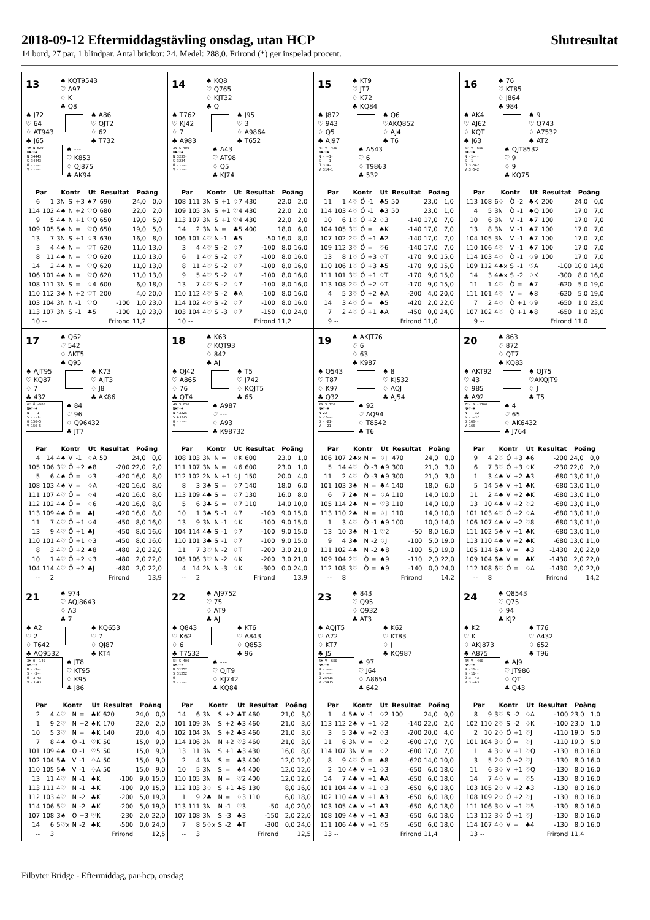2018-09-12 Eftermiddagstävling onsdag, utan HCP Slutresultat
14 bord, 27 par, 1 blindpar. Antal brickor: 24. Medel: 288,0. Frirond (*) ger inspelad procent.
13
♠ KQT9543
♡ A97
♢ K
♣ Q8
♠ J72
♡ 64
♢ AT943
♣ J65
♠ A86
♡ QJT2
♢ 62
♣ T732
4♠ N 620
N♠♡♢♣
N 34443
S 34443
Ö -----
V -----
♠ ---
♡ K853
♢ QJ875
♣ AK94
| Par | | Kontr | | | Ut | Resultat | Poäng | |
| --- | --- | --- | --- | --- | --- | --- | --- | --- |
| 6 | 1 | 3N | S | +3 | ♠7 | 690 | 24,0 | 0,0 |
| 114 | 102 | 4♠ | N | +2 | ♡Q | 680 | 22,0 | 2,0 |
| 9 | 5 | 4♠ | N | +1 | ♡Q | 650 | 19,0 | 5,0 |
| 109 | 105 | 5♠ | N | = | ♡Q | 650 | 19,0 | 5,0 |
| 13 | 7 | 3N | S | +1 | ♢3 | 630 | 16,0 | 8,0 |
| 3 | 4 | 4♠ | N | = | ♡T | 620 | 11,0 | 13,0 |
| 8 | 11 | 4♠ | N | = | ♡Q | 620 | 11,0 | 13,0 |
| 14 | 2 | 4♠ | N | = | ♡Q | 620 | 11,0 | 13,0 |
| 106 | 101 | 4♠ | N | = | ♡Q | 620 | 11,0 | 13,0 |
| 108 | 111 | 3N | S | = | ♢4 | 600 | 6,0 | 18,0 |
| 110 | 112 | 3♠ | N | +2 | ♡T | 200 | 4,0 | 20,0 |
| 103 | 104 | 3N | N | -1 | ♡Q | -100 | 1,0 | 23,0 |
| 113 | 107 | 3N | S | -1 | ♣5 | -100 | 1,0 | 23,0 |
| 10 | -- | | | | | Frirond | 11,2 | |
14
♠ KQ8
♡ Q765
♢ KJT32
♣ Q
♠ T762
♡ KJ42
♢ 7
♣ A983
♠ J95
♡ 3
♢ A9864
♣ T652
3N S 400
N♠♡♢♣
N 3233-
S 3234-
Ö -----
V -----
♠ A43
♡ AT98
♢ Q5
♣ KJ74
| Par | | Kontr | | | Ut | Resultat | Poäng | |
| --- | --- | --- | --- | --- | --- | --- | --- | --- |
| 108 | 111 | 3N | S | +1 | ♢7 | 430 | 22,0 | 2,0 |
| 109 | 105 | 3N | S | +1 | ♡4 | 430 | 22,0 | 2,0 |
| 113 | 107 | 3N | S | +1 | ♡4 | 430 | 22,0 | 2,0 |
| 14 | 2 | 3N | N | = | ♣5 | 400 | 18,0 | 6,0 |
| 106 | 101 | 4♡ | N | -1 | ♣5 | -50 | 16,0 | 8,0 |
| 3 | 4 | 4♡ | S | -2 | ♢7 | -100 | 8,0 | 16,0 |
| 6 | 1 | 4♡ | S | -2 | ♢7 | -100 | 8,0 | 16,0 |
| 8 | 11 | 4♡ | S | -2 | ♢7 | -100 | 8,0 | 16,0 |
| 9 | 5 | 4♡ | S | -2 | ♢7 | -100 | 8,0 | 16,0 |
| 13 | 7 | 4♡ | S | -2 | ♢7 | -100 | 8,0 | 16,0 |
| 110 | 112 | 4♡ | S | -2 | ♣A | -100 | 8,0 | 16,0 |
| 114 | 102 | 4♡ | S | -2 | ♢7 | -100 | 8,0 | 16,0 |
| 103 | 104 | 4♡ | S | -3 | ♢7 | -150 | 0,0 | 24,0 |
| 10 | -- | | | | | Frirond | 11,2 | |
15
♠ KT9
♡ JT7
♢ K72
♣ KQ84
♠ J872
♡ 943
♢ Q5
♣ AJ97
♠ Q6
♡AKQ852
♢ AJ4
♣ T6
4♡ V -420
N♠♡♢♣
N ---1-
S ---1-
Ö 314-1
V 314-1
♠ A543
♡ 6
♢ T9863
♣ 532
| Par | | Kontr | | | Ut | Resultat | Poäng | |
| --- | --- | --- | --- | --- | --- | --- | --- | --- |
| 11 | 1 | 4♡ | Ö | -1 | ♣5 | 50 | 23,0 | 1,0 |
| 114 | 103 | 4♡ | Ö | -1 | ♣3 | 50 | 23,0 | 1,0 |
| 10 | 6 | 1♡ | Ö | +2 | ♢3 | -140 | 17,0 | 7,0 |
| 104 | 105 | 3♡ | Ö | = | ♠K | -140 | 17,0 | 7,0 |
| 107 | 102 | 2♡ | Ö | +1 | ♣2 | -140 | 17,0 | 7,0 |
| 109 | 112 | 3♡ | Ö | = | ♡6 | -140 | 17,0 | 7,0 |
| 13 | 8 | 1♡ | Ö | +3 | ♢T | -170 | 9,0 | 15,0 |
| 110 | 106 | 1♡ | Ö | +3 | ♣5 | -170 | 9,0 | 15,0 |
| 111 | 101 | 3♡ | Ö | +1 | ♢T | -170 | 9,0 | 15,0 |
| 113 | 108 | 2♡ | Ö | +2 | ♢T | -170 | 9,0 | 15,0 |
| 4 | 5 | 3♡ | Ö | +2 | ♠A | -200 | 4,0 | 20,0 |
| 14 | 3 | 4♡ | Ö | = | ♣5 | -420 | 2,0 | 22,0 |
| 7 | 2 | 4♡ | Ö | +1 | ♠A | -450 | 0,0 | 24,0 |
| 9 | -- | | | | | Frirond | 11,0 | |
16
♠ 76
♡ KT85
♢ J864
♣ 984
♠ AK4
♡ AJ62
♢ KQT
♣ J63
♠ 9
♡ Q743
♢ A7532
♣ AT2
5♡ V -650
N♠♡♢♣
N -1---
S -1---
Ö 3-542
V 3-542
♠ QJT8532
♡ 9
♢ 9
♣ KQ75
| Par | | Kontr | | | Ut | Resultat | Poäng | |
| --- | --- | --- | --- | --- | --- | --- | --- | --- |
| 113 | 108 | 6♢ | Ö | -2 | ♣K | 200 | 24,0 | 0,0 |
| 4 | 5 | 3N | Ö | -1 | ♠Q | 100 | 17,0 | 7,0 |
| 10 | 6 | 3N | V | -1 | ♠7 | 100 | 17,0 | 7,0 |
| 13 | 8 | 3N | V | -1 | ♠7 | 100 | 17,0 | 7,0 |
| 104 | 105 | 3N | V | -1 | ♠7 | 100 | 17,0 | 7,0 |
| 110 | 106 | 4♡ | V | -1 | ♠7 | 100 | 17,0 | 7,0 |
| 114 | 103 | 4♡ | Ö | -1 | ♢9 | 100 | 17,0 | 7,0 |
| 109 | 112 | 4♠x | S | -1 | ♡A | -100 | 10,0 | 14,0 |
| 14 | 3 | 4♠x | S | -2 | ♢K | -300 | 8,0 | 16,0 |
| 11 | 1 | 4♡ | Ö | = | ♠7 | -620 | 5,0 | 19,0 |
| 111 | 101 | 4♡ | V | = | ♠8 | -620 | 5,0 | 19,0 |
| 7 | 2 | 4♡ | Ö | +1 | ♢9 | -650 | 1,0 | 23,0 |
| 107 | 102 | 4♡ | Ö | +1 | ♠8 | -650 | 1,0 | 23,0 |
| 9 | -- | | | | | Frirond | 11,0 | |
17
♠ Q62
♡ 542
♢ AKT5
♣ Q95
♠ AJT95
♡ KQ87
♢ 7
♣ 432
♠ K73
♡ AJT3
♢ J8
♣ AK86
6♡ Ö -980
N♠♡♢♣
N ---1-
S ---1-
Ö 156-5
V 156-5
♠ 84
♡ 96
♢ Q96432
♣ JT7
| Par | | Kontr | | | Ut | Resultat | Poäng | |
| --- | --- | --- | --- | --- | --- | --- | --- | --- |
| 4 | 14 | 4♠ | V | -1 | ♢A | 50 | 24,0 | 0,0 |
| 105 | 106 | 3♡ | Ö | +2 | ♠8 | -200 | 22,0 | 2,0 |
| 5 | 6 | 4♠ | Ö | = | ♢3 | -420 | 16,0 | 8,0 |
| 108 | 103 | 4♠ | V | = | ♢A | -420 | 16,0 | 8,0 |
| 111 | 107 | 4♡ | Ö | = | ♢4 | -420 | 16,0 | 8,0 |
| 112 | 102 | 4♠ | Ö | = | ♢6 | -420 | 16,0 | 8,0 |
| 113 | 109 | 4♠ | Ö | = | ♣J | -420 | 16,0 | 8,0 |
| 11 | 7 | 4♡ | Ö | +1 | ♢4 | -450 | 8,0 | 16,0 |
| 13 | 9 | 4♡ | Ö | +1 | ♣J | -450 | 8,0 | 16,0 |
| 110 | 101 | 4♡ | Ö | +1 | ♢3 | -450 | 8,0 | 16,0 |
| 8 | 3 | 4♡ | Ö | +2 | ♠8 | -480 | 2,0 | 22,0 |
| 10 | 1 | 4♡ | Ö | +2 | ♢3 | -480 | 2,0 | 22,0 |
| 104 | 114 | 4♡ | Ö | +2 | ♣J | -480 | 2,0 | 22,0 |
| -- | 2 | | | | | Frirond | | 13,9 |
18
♠ K63
♡ KQT93
♢ 842
♣ AJ
♠ QJ42
♡ A865
♢ 76
♣ QT4
♠ T5
♡ J742
♢ KQJT5
♣ 65
4N S 630
N♠♡♢♣
N 43225
S 43225
Ö -----
V -----
♠ A987
♡ ---
♢ A93
♣ K98732
| Par | | Kontr | | | Ut | Resultat | Poäng | |
| --- | --- | --- | --- | --- | --- | --- | --- | --- |
| 108 | 103 | 3N | N | = | ♢K | 600 | 23,0 | 1,0 |
| 111 | 107 | 3N | N | = | ♢6 | 600 | 23,0 | 1,0 |
| 112 | 102 | 2N | N | +1 | ♢J | 150 | 20,0 | 4,0 |
| 8 | 3 | 3♠ | S | = | ♢7 | 140 | 18,0 | 6,0 |
| 113 | 109 | 4♣ | S | = | ♢7 | 130 | 16,0 | 8,0 |
| 5 | 6 | 3♣ | S | = | ♢7 | 110 | 14,0 | 10,0 |
| 10 | 1 | 3♠ | S | -1 | ♢7 | -100 | 9,0 | 15,0 |
| 13 | 9 | 3N | N | -1 | ♢K | -100 | 9,0 | 15,0 |
| 104 | 114 | 4♣ | S | -1 | ♢7 | -100 | 9,0 | 15,0 |
| 110 | 101 | 3♣ | S | -1 | ♢7 | -100 | 9,0 | 15,0 |
| 11 | 7 | 3♡ | N | -2 | ♢T | -200 | 3,0 | 21,0 |
| 105 | 106 | 3♡ | N | -2 | ♢K | -200 | 3,0 | 21,0 |
| 4 | 14 | 2N | N | -3 | ♢K | -300 | 0,0 | 24,0 |
| -- | 2 | | | | | Frirond | | 13,9 |
19
♠ AKJT76
♡ 6
♢ 63
♣ K987
♠ Q543
♡ T87
♢ K97
♣ Q32
♠ 8
♡ KJ532
♢ AQJ
♣ AJ54
2N S 120
N♠♡♢♣
N 22---
S 22---
Ö --21-
V --21-
♠ 92
♡ AQ94
♢ T8542
♣ T6
| Par | | Kontr | | | Ut | Resultat | Poäng | |
| --- | --- | --- | --- | --- | --- | --- | --- | --- |
| 106 | 107 | 2♠x | N | = | ♢J | 470 | 24,0 | 0,0 |
| 5 | 14 | 4♡ | Ö | -3 | ♠9 | 300 | 21,0 | 3,0 |
| 11 | 2 | 4♡ | Ö | -3 | ♠9 | 300 | 21,0 | 3,0 |
| 101 | 103 | 3♠ | N | = | ♣4 | 140 | 18,0 | 6,0 |
| 6 | 7 | 2♠ | N | = | ♢A | 110 | 14,0 | 10,0 |
| 105 | 114 | 2♠ | N | = | ♡3 | 110 | 14,0 | 10,0 |
| 113 | 110 | 2♠ | N | = | ♢J | 110 | 14,0 | 10,0 |
| 1 | 3 | 4♡ | Ö | -1 | ♠9 | 100 | 10,0 | 14,0 |
| 13 | 10 | 3♠ | N | -1 | ♡2 | -50 | 8,0 | 16,0 |
| 9 | 4 | 3♠ | N | -2 | ♢J | -100 | 5,0 | 19,0 |
| 111 | 102 | 4♠ | N | -2 | ♠8 | -100 | 5,0 | 19,0 |
| 109 | 104 | 2♡ | Ö | = | ♠9 | -110 | 2,0 | 22,0 |
| 112 | 108 | 3♡ | Ö | = | ♠9 | -140 | 0,0 | 24,0 |
| -- | 8 | | | | | Frirond | | 14,2 |
20
♠ 863
♡ 872
♢ QT7
♣ KQ83
♠ AKT92
♡ 43
♢ 985
♣ A92
♠ QJ75
♡AKQJT9
♢ J
♣ T5
7♡x N -1100
N♠♡♢♣
N ---32
S ---32
Ö 166--
V 166--
♠ 4
♡ 65
♢ AK6432
♣ J764
| Par | | Kontr | | | Ut | Resultat | Poäng | |
| --- | --- | --- | --- | --- | --- | --- | --- | --- |
| 9 | 4 | 2♡ | Ö | +3 | ♠6 | -200 | 24,0 | 0,0 |
| 6 | 7 | 3♡ | Ö | +3 | ♢K | -230 | 22,0 | 2,0 |
| 1 | 3 | 4♠ | V | +2 | ♣3 | -680 | 13,0 | 11,0 |
| 5 | 14 | 5♠ | V | +1 | ♣K | -680 | 13,0 | 11,0 |
| 11 | 2 | 4♠ | V | +2 | ♣K | -680 | 13,0 | 11,0 |
| 13 | 10 | 4♠ | V | +2 | ♡2 | -680 | 13,0 | 11,0 |
| 101 | 103 | 4♡ | Ö | +2 | ♢A | -680 | 13,0 | 11,0 |
| 106 | 107 | 4♠ | V | +2 | ♡8 | -680 | 13,0 | 11,0 |
| 111 | 102 | 5♠ | V | +1 | ♣K | -680 | 13,0 | 11,0 |
| 113 | 110 | 4♠ | V | +2 | ♣K | -680 | 13,0 | 11,0 |
| 105 | 114 | 6♠ | V | = | ♠3 | -1430 | 2,0 | 22,0 |
| 109 | 104 | 6♠ | V | = | ♣K | -1430 | 2,0 | 22,0 |
| 112 | 108 | 6♡ | Ö | = | ♢A | -1430 | 2,0 | 22,0 |
| -- | 8 | | | | | Frirond | | 14,2 |
21
♠ 974
♡ AQJ8643
♢ A3
♣ 7
♠ A2
♡ 2
♢ T642
♣ AQ9532
♠ KQ653
♡ 7
♢ QJ87
♣ KT4
3♠ Ö -140
N♠♡♢♣
N --3--
S --3--
Ö -3-43
V -3-43
♠ JT8
♡ KT95
♢ K95
♣ J86
| Par | | Kontr | | | Ut | Resultat | Poäng | |
| --- | --- | --- | --- | --- | --- | --- | --- | --- |
| 2 | 4 | 4♡ | N | = | ♣K | 620 | 24,0 | 0,0 |
| 1 | 9 | 2♡ | N | +2 | ♠K | 170 | 22,0 | 2,0 |
| 10 | 5 | 3♡ | N | = | ♠K | 140 | 20,0 | 4,0 |
| 7 | 8 | 4♠ | Ö | -1 | ♡K | 50 | 15,0 | 9,0 |
| 101 | 109 | 4♠ | Ö | -1 | ♡5 | 50 | 15,0 | 9,0 |
| 102 | 104 | 5♣ | V | -1 | ♢A | 50 | 15,0 | 9,0 |
| 110 | 105 | 5♣ | V | -1 | ♢A | 50 | 15,0 | 9,0 |
| 13 | 11 | 4♡ | N | -1 | ♠K | -100 | 9,0 | 15,0 |
| 113 | 111 | 4♡ | N | -1 | ♣K | -100 | 9,0 | 15,0 |
| 112 | 103 | 4♡ | N | -2 | ♣K | -200 | 5,0 | 19,0 |
| 114 | 106 | 5♡ | N | -2 | ♣K | -200 | 5,0 | 19,0 |
| 107 | 108 | 3♠ | Ö | +3 | ♡K | -230 | 2,0 | 22,0 |
| 14 | 6 | 5♡x | N | -2 | ♣K | -500 | 0,0 | 24,0 |
| -- | 3 | | | | | Frirond | | 12,5 |
22
♠ AJ9752
♡ 75
♢ AT9
♣ AJ
♠ Q843
♡ K62
♢ 6
♣ T7532
♠ KT6
♡ A843
♢ Q853
♣ 96
5♢ S 400
N♠♡♢♣
N 31252
S 31252
Ö -----
V -----
♠ ---
♡ QJT9
♢ KJ742
♣ KQ84
| Par | | Kontr | | | Ut | Resultat | Poäng | |
| --- | --- | --- | --- | --- | --- | --- | --- | --- |
| 14 | 6 | 3N | S | +2 | ♣T | 460 | 21,0 | 3,0 |
| 101 | 109 | 3N | S | +2 | ♣3 | 460 | 21,0 | 3,0 |
| 102 | 104 | 3N | S | +2 | ♣3 | 460 | 21,0 | 3,0 |
| 114 | 106 | 3N | N | +2 | ♡3 | 460 | 21,0 | 3,0 |
| 13 | 11 | 3N | S | +1 | ♣3 | 430 | 16,0 | 8,0 |
| 2 | 4 | 3N | S | = | ♣3 | 400 | 12,0 | 12,0 |
| 10 | 5 | 3N | S | = | ♠4 | 400 | 12,0 | 12,0 |
| 110 | 105 | 3N | N | = | ♡2 | 400 | 12,0 | 12,0 |
| 112 | 103 | 3♢ | S | +1 | ♣5 | 130 | 8,0 | 16,0 |
| 1 | 9 | 2♠ | N | = | ♢3 | 110 | 6,0 | 18,0 |
| 113 | 111 | 3N | N | -1 | ♡3 | -50 | 4,0 | 20,0 |
| 107 | 108 | 3N | S | -3 | ♣3 | -150 | 2,0 | 22,0 |
| 7 | 8 | 5♢x | S | -2 | ♣T | -300 | 0,0 | 24,0 |
| -- | 3 | | | | | Frirond | | 12,5 |
23
♠ 843
♡ Q95
♢ Q932
♣ AT3
♠ AQJT5
♡ A72
♢ KT7
♣ J5
♠ K62
♡ KT83
♢ J
♣ KQ987
5♠ V -650
N♠♡♢♣
N -----
S -----
Ö 25415
V 25415
♠ 97
♡ J64
♢ A8654
♣ 642
| Par | | Kontr | | | Ut | Resultat | Poäng | |
| --- | --- | --- | --- | --- | --- | --- | --- | --- |
| 1 | 4 | 5♠ | V | -1 | ♢2 | 100 | 24,0 | 0,0 |
| 113 | 112 | 2♠ | V | +1 | ♢2 | -140 | 22,0 | 2,0 |
| 3 | 5 | 3♠ | V | +2 | ♢3 | -200 | 20,0 | 4,0 |
| 11 | 6 | 3N | V | = | ♢2 | -600 | 17,0 | 7,0 |
| 114 | 107 | 3N | V | = | ♢2 | -600 | 17,0 | 7,0 |
| 8 | 9 | 4♡ | Ö | = | ♠8 | -620 | 14,0 | 10,0 |
| 2 | 10 | 4♠ | V | +1 | ♢3 | -650 | 6,0 | 18,0 |
| 14 | 7 | 4♠ | V | +1 | ♣A | -650 | 6,0 | 18,0 |
| 101 | 104 | 4♠ | V | +1 | ♢3 | -650 | 6,0 | 18,0 |
| 102 | 110 | 4♠ | V | +1 | ♣3 | -650 | 6,0 | 18,0 |
| 103 | 105 | 4♠ | V | +1 | ♣3 | -650 | 6,0 | 18,0 |
| 108 | 109 | 4♠ | V | +1 | ♣3 | -650 | 6,0 | 18,0 |
| 111 | 106 | 4♠ | V | +1 | ♡5 | -650 | 6,0 | 18,0 |
| 13 | -- | | | | | Frirond | 11,4 | |
24
♠ Q8543
♡ Q75
♢ 94
♣ KJ2
♠ K2
♡ K
♢ AKJ873
♣ A875
♠ T76
♡ A432
♢ 652
♣ T96
3N V -400
N♠♡♢♣
N -11--
S -11--
Ö 3--43
V 3--43
♠ AJ9
♡ JT986
♢ QT
♣ Q43
| Par | | Kontr | | | Ut | Resultat | Poäng | |
| --- | --- | --- | --- | --- | --- | --- | --- | --- |
| 8 | 9 | 3♡ | S | -2 | ♢A | -100 | 23,0 | 1,0 |
| 102 | 110 | 2♡ | S | -2 | ♢K | -100 | 23,0 | 1,0 |
| 2 | 10 | 2♢ | Ö | +1 | ♡J | -110 | 19,0 | 5,0 |
| 101 | 104 | 3♢ | Ö | = | ♡J | -110 | 19,0 | 5,0 |
| 1 | 4 | 3♢ | V | +1 | ♡Q | -130 | 8,0 | 16,0 |
| 3 | 5 | 2♢ | Ö | +2 | ♡J | -130 | 8,0 | 16,0 |
| 11 | 6 | 3♢ | V | +1 | ♡Q | -130 | 8,0 | 16,0 |
| 14 | 7 | 4♢ | V | = | ♡5 | -130 | 8,0 | 16,0 |
| 103 | 105 | 2♢ | V | +2 | ♠3 | -130 | 8,0 | 16,0 |
| 108 | 109 | 2♢ | Ö | +2 | ♡J | -130 | 8,0 | 16,0 |
| 111 | 106 | 3♢ | V | +1 | ♡5 | -130 | 8,0 | 16,0 |
| 113 | 112 | 3♢ | Ö | +1 | ♡J | -130 | 8,0 | 16,0 |
| 114 | 107 | 4♢ | V | = | ♠4 | -130 | 8,0 | 16,0 |
| 13 | -- | | | | | Frirond | 11,4 | |
Filbyter Bridge - Eftermiddag, par-hcp, onsdag